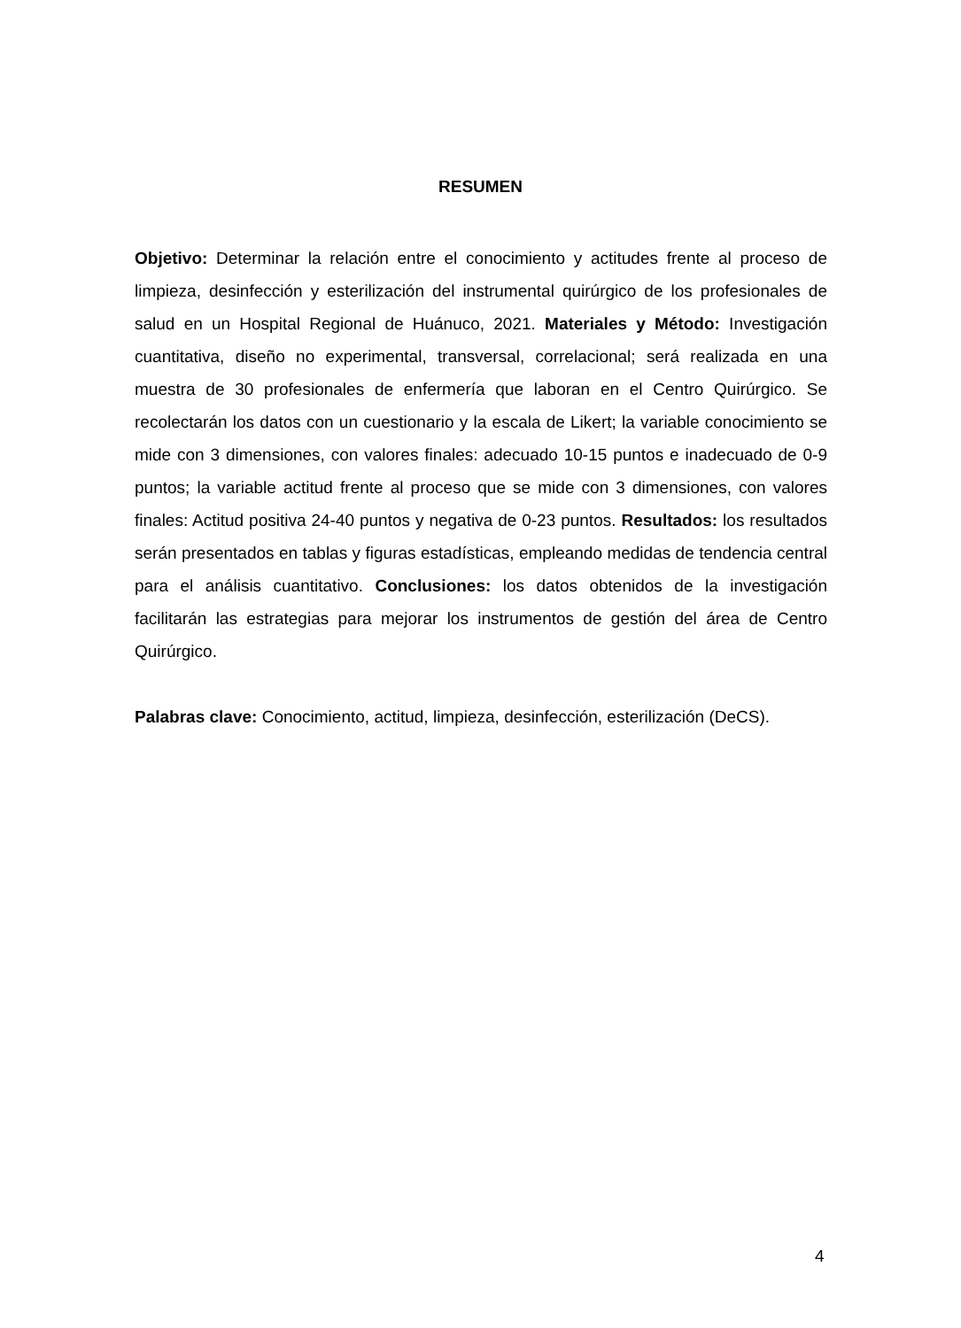RESUMEN
Objetivo: Determinar la relación entre el conocimiento y actitudes frente al proceso de limpieza, desinfección y esterilización del instrumental quirúrgico de los profesionales de salud en un Hospital Regional de Huánuco, 2021. Materiales y Método: Investigación cuantitativa, diseño no experimental, transversal, correlacional; será realizada en una muestra de 30 profesionales de enfermería que laboran en el Centro Quirúrgico. Se recolectarán los datos con un cuestionario y la escala de Likert; la variable conocimiento se mide con 3 dimensiones, con valores finales: adecuado 10-15 puntos e inadecuado de 0-9 puntos; la variable actitud frente al proceso que se mide con 3 dimensiones, con valores finales: Actitud positiva 24-40 puntos y negativa de 0-23 puntos. Resultados: los resultados serán presentados en tablas y figuras estadísticas, empleando medidas de tendencia central para el análisis cuantitativo. Conclusiones: los datos obtenidos de la investigación facilitarán las estrategias para mejorar los instrumentos de gestión del área de Centro Quirúrgico.
Palabras clave: Conocimiento, actitud, limpieza, desinfección, esterilización (DeCS).
4